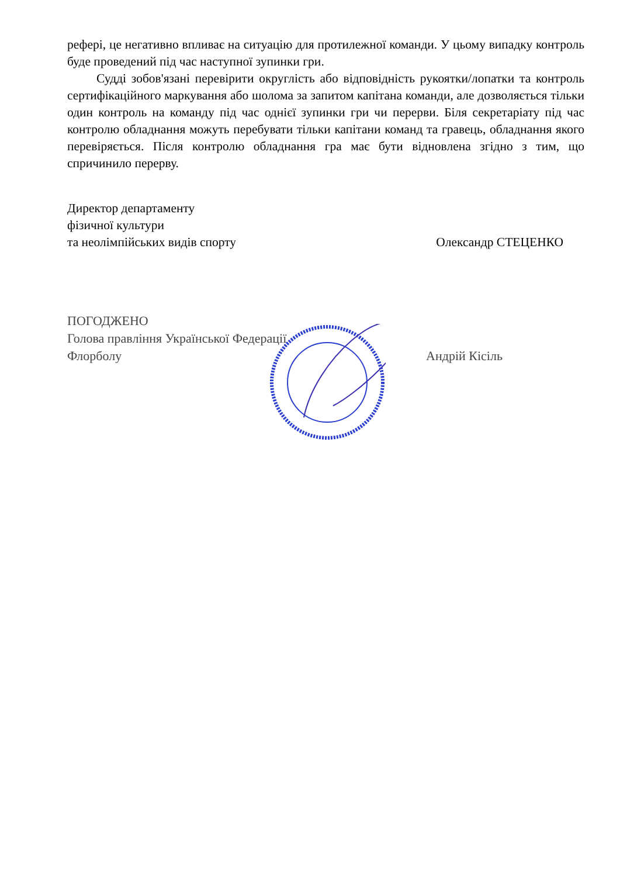рефері, це негативно впливає на ситуацію для протилежної команди. У цьому випадку контроль буде проведений під час наступної зупинки гри.
Судді зобов'язані перевірити округлість або відповідність рукоятки/лопатки та контроль сертифікаційного маркування або шолома за запитом капітана команди, але дозволяється тільки один контроль на команду під час однієї зупинки гри чи перерви. Біля секретаріату під час контролю обладнання можуть перебувати тільки капітани команд та гравець, обладнання якого перевіряється. Після контролю обладнання гра має бути відновлена згідно з тим, що спричинило перерву.
Директор департаменту
фізичної культури
та неолімпійських видів спорту Олександр СТЕЦЕНКО
ПОГОДЖЕНО
Голова правління Української Федерації
Флорболу Андрій Кісіль